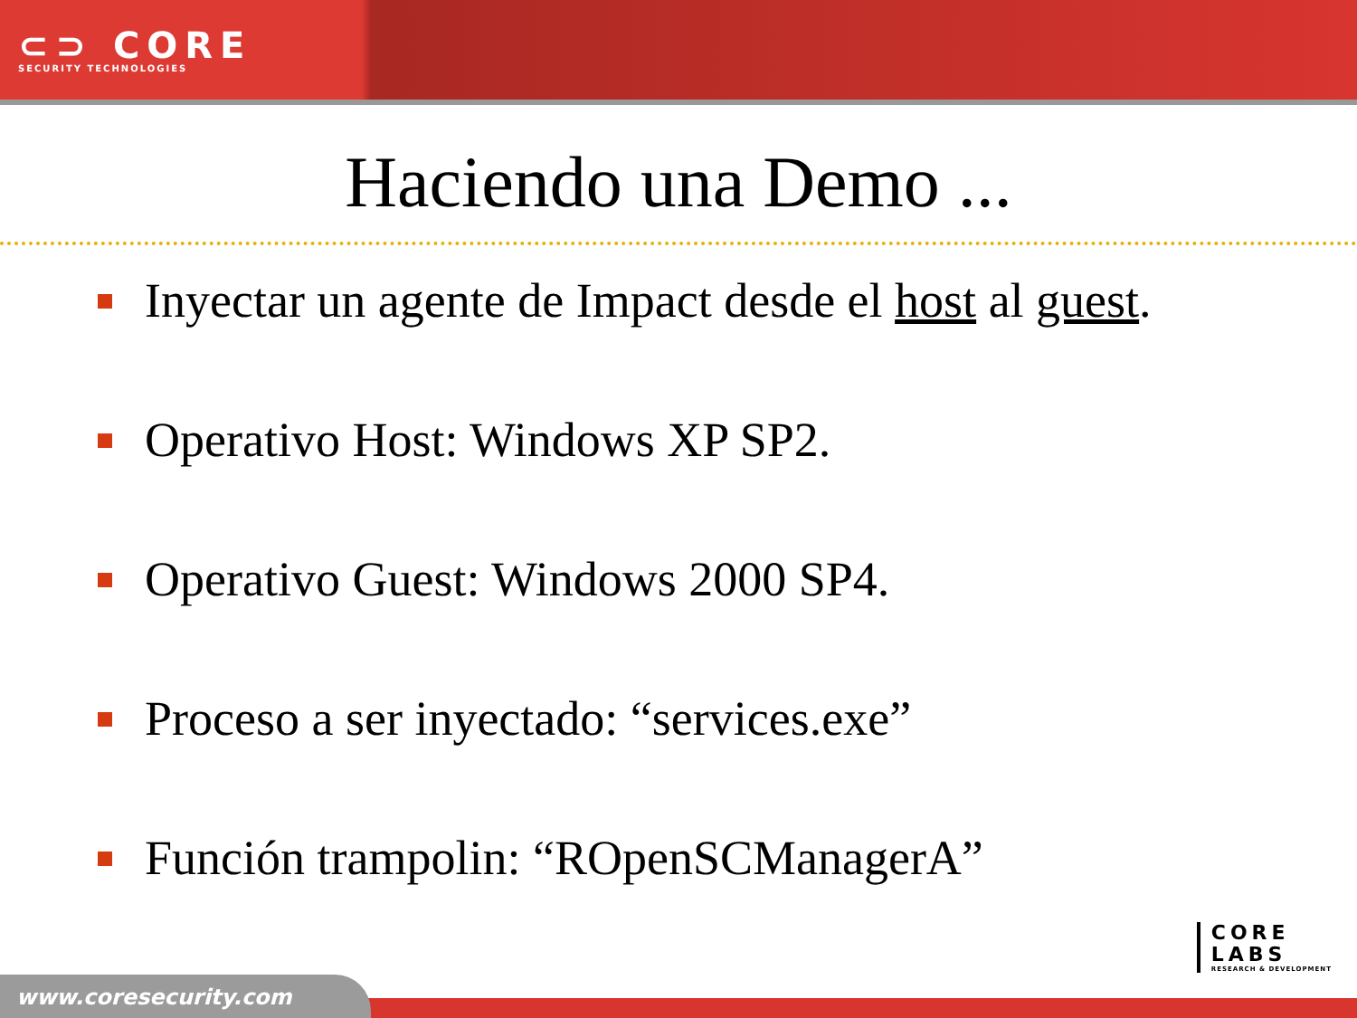⊂⊃ CORE
SECURITY TECHNOLOGIES
Haciendo una Demo ...
Inyectar un agente de Impact desde el host al guest.
Operativo Host: Windows XP SP2.
Operativo Guest: Windows 2000 SP4.
Proceso a ser inyectado: “services.exe”
Función trampolin: “ROpenSCManagerA”
CORE
LABS
RESEARCH & DEVELOPMENT
www.coresecurity.com